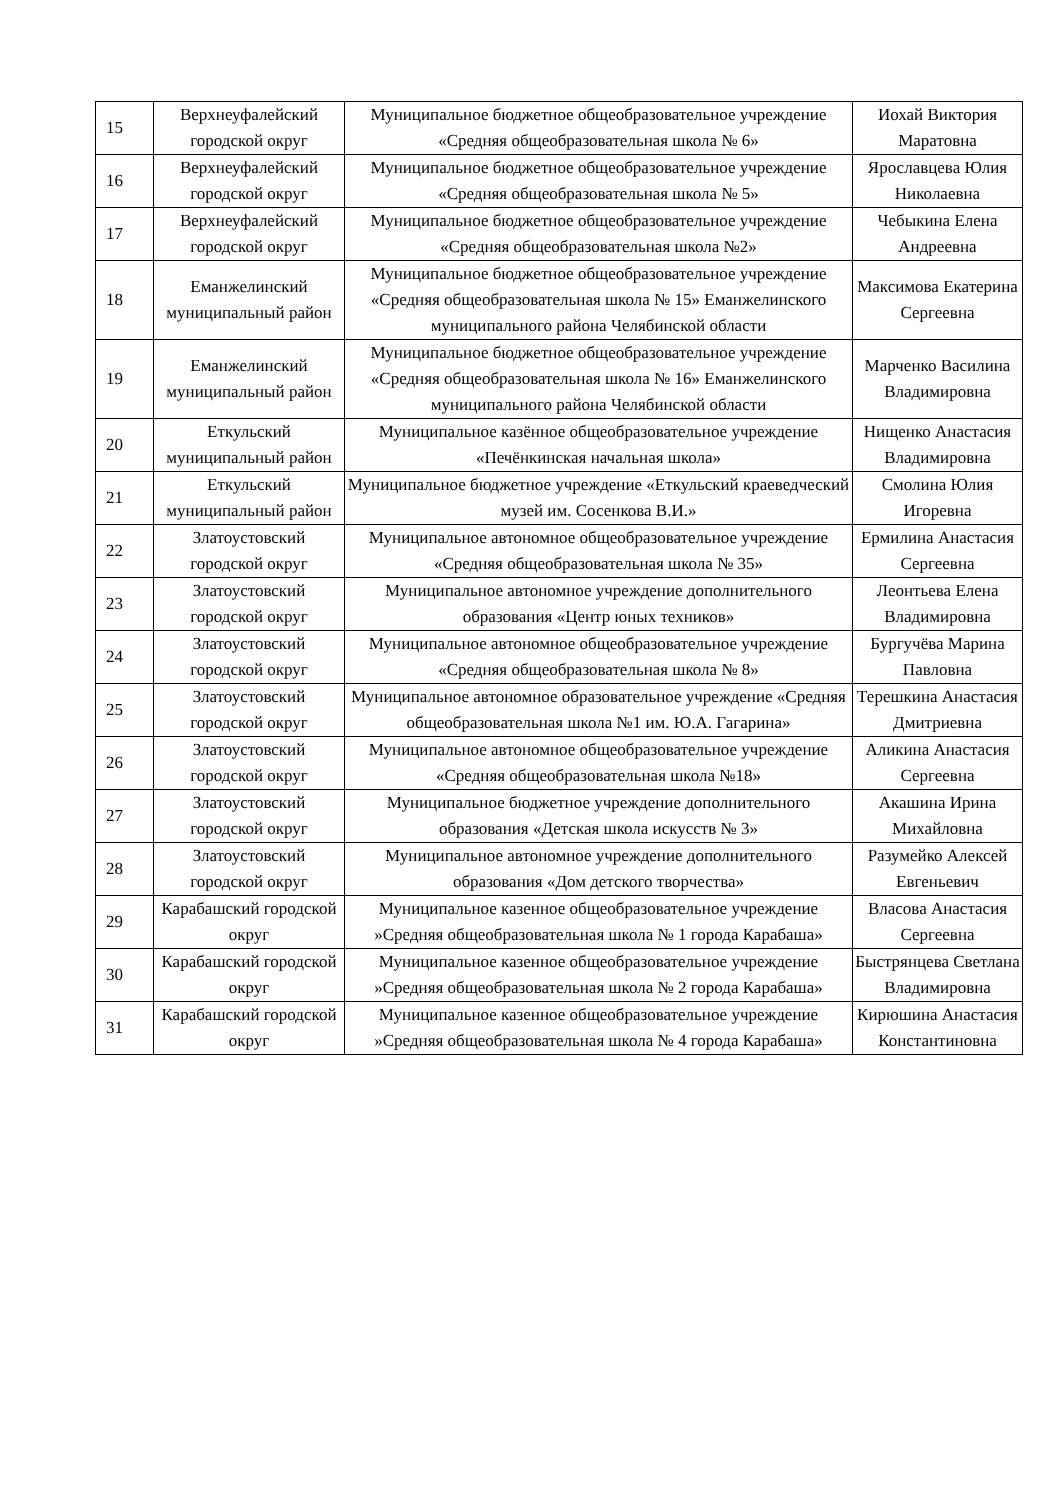| 15 | Верхнеуфалейский городской округ | Муниципальное бюджетное общеобразовательное учреждение «Средняя общеобразовательная школа № 6» | Иохай Виктория Маратовна |
| 16 | Верхнеуфалейский городской округ | Муниципальное бюджетное общеобразовательное учреждение «Средняя общеобразовательная школа № 5» | Ярославцева Юлия Николаевна |
| 17 | Верхнеуфалейский городской округ | Муниципальное бюджетное общеобразовательное учреждение «Средняя общеобразовательная школа №2» | Чебыкина Елена Андреевна |
| 18 | Еманжелинский муниципальный район | Муниципальное бюджетное общеобразовательное учреждение «Средняя общеобразовательная школа № 15» Еманжелинского муниципального района Челябинской области | Максимова Екатерина Сергеевна |
| 19 | Еманжелинский муниципальный район | Муниципальное бюджетное общеобразовательное учреждение «Средняя общеобразовательная школа № 16» Еманжелинского муниципального района Челябинской области | Марченко Василина Владимировна |
| 20 | Еткульский муниципальный район | Муниципальное казённое общеобразовательное учреждение «Печёнкинская начальная школа» | Нищенко Анастасия Владимировна |
| 21 | Еткульский муниципальный район | Муниципальное бюджетное учреждение «Еткульский краеведческий музей им. Сосенкова В.И.» | Смолина Юлия Игоревна |
| 22 | Златоустовский городской округ | Муниципальное автономное общеобразовательное учреждение «Средняя общеобразовательная школа № 35» | Ермилина Анастасия Сергеевна |
| 23 | Златоустовский городской округ | Муниципальное автономное учреждение дополнительного образования «Центр юных техников» | Леонтьева Елена Владимировна |
| 24 | Златоустовский городской округ | Муниципальное автономное общеобразовательное учреждение «Средняя общеобразовательная школа № 8» | Бургучёва Марина Павловна |
| 25 | Златоустовский городской округ | Муниципальное автономное образовательное учреждение «Средняя общеобразовательная школа №1 им. Ю.А. Гагарина» | Терешкина Анастасия Дмитриевна |
| 26 | Златоустовский городской округ | Муниципальное автономное общеобразовательное учреждение «Средняя общеобразовательная школа №18» | Аликина Анастасия Сергеевна |
| 27 | Златоустовский городской округ | Муниципальное бюджетное учреждение дополнительного образования «Детская школа искусств № 3» | Акашина Ирина Михайловна |
| 28 | Златоустовский городской округ | Муниципальное автономное учреждение дополнительного образования «Дом детского творчества» | Разумейко Алексей Евгеньевич |
| 29 | Карабашский городской округ | Муниципальное казенное общеобразовательное учреждение »Средняя общеобразовательная школа № 1 города Карабаша» | Власова Анастасия Сергеевна |
| 30 | Карабашский городской округ | Муниципальное казенное общеобразовательное учреждение »Средняя общеобразовательная школа № 2 города Карабаша» | Быстрянцева Светлана Владимировна |
| 31 | Карабашский городской округ | Муниципальное казенное общеобразовательное учреждение »Средняя общеобразовательная школа № 4 города Карабаша» | Кирюшина Анастасия Константиновна |